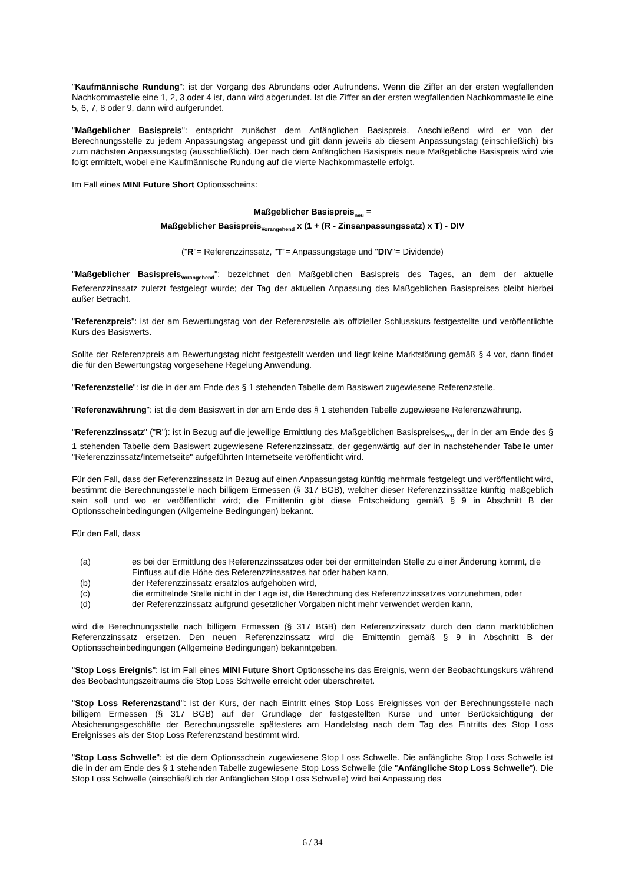"Kaufmännische Rundung": ist der Vorgang des Abrundens oder Aufrundens. Wenn die Ziffer an der ersten wegfallenden Nachkommastelle eine 1, 2, 3 oder 4 ist, dann wird abgerundet. Ist die Ziffer an der ersten wegfallenden Nachkommastelle eine 5, 6, 7, 8 oder 9, dann wird aufgerundet.
"Maßgeblicher Basispreis": entspricht zunächst dem Anfänglichen Basispreis. Anschließend wird er von der Berechnungsstelle zu jedem Anpassungstag angepasst und gilt dann jeweils ab diesem Anpassungstag (einschließlich) bis zum nächsten Anpassungstag (ausschließlich). Der nach dem Anfänglichen Basispreis neue Maßgebliche Basispreis wird wie folgt ermittelt, wobei eine Kaufmännische Rundung auf die vierte Nachkommastelle erfolgt.
Im Fall eines MINI Future Short Optionsscheins:
Maßgeblicher Basispreis<sub>neu</sub> =
Maßgeblicher Basispreis<sub>Vorangehend</sub> x (1 + (R - Zinsanpassungssatz) x T) - DIV
("R"= Referenzzinssatz, "T"= Anpassungstage und "DIV"= Dividende)
"Maßgeblicher Basispreis<sub>Vorangehend</sub>": bezeichnet den Maßgeblichen Basispreis des Tages, an dem der aktuelle Referenzzinssatz zuletzt festgelegt wurde; der Tag der aktuellen Anpassung des Maßgeblichen Basispreises bleibt hierbei außer Betracht.
"Referenzpreis": ist der am Bewertungstag von der Referenzstelle als offizieller Schlusskurs festgestellte und veröffentlichte Kurs des Basiswerts.
Sollte der Referenzpreis am Bewertungstag nicht festgestellt werden und liegt keine Marktstörung gemäß § 4 vor, dann findet die für den Bewertungstag vorgesehene Regelung Anwendung.
"Referenzstelle": ist die in der am Ende des § 1 stehenden Tabelle dem Basiswert zugewiesene Referenzstelle.
"Referenzwährung": ist die dem Basiswert in der am Ende des § 1 stehenden Tabelle zugewiesene Referenzwährung.
"Referenzzinssatz" ("R"): ist in Bezug auf die jeweilige Ermittlung des Maßgeblichen Basispreises<sub>neu</sub> der in der am Ende des § 1 stehenden Tabelle dem Basiswert zugewiesene Referenzzinssatz, der gegenwärtig auf der in nachstehender Tabelle unter "Referenzzinssatz/Internetseite" aufgeführten Internetseite veröffentlicht wird.
Für den Fall, dass der Referenzzinssatz in Bezug auf einen Anpassungstag künftig mehrmals festgelegt und veröffentlicht wird, bestimmt die Berechnungsstelle nach billigem Ermessen (§ 317 BGB), welcher dieser Referenzzinssätze künftig maßgeblich sein soll und wo er veröffentlicht wird; die Emittentin gibt diese Entscheidung gemäß § 9 in Abschnitt B der Optionsscheinbedingungen (Allgemeine Bedingungen) bekannt.
Für den Fall, dass
(a) es bei der Ermittlung des Referenzzinssatzes oder bei der ermittelnden Stelle zu einer Änderung kommt, die Einfluss auf die Höhe des Referenzzinssatzes hat oder haben kann,
(b) der Referenzzinssatz ersatzlos aufgehoben wird,
(c) die ermittelnde Stelle nicht in der Lage ist, die Berechnung des Referenzzinssatzes vorzunehmen, oder
(d) der Referenzzinssatz aufgrund gesetzlicher Vorgaben nicht mehr verwendet werden kann,
wird die Berechnungsstelle nach billigem Ermessen (§ 317 BGB) den Referenzzinssatz durch den dann marktüblichen Referenzzinssatz ersetzen. Den neuen Referenzzinssatz wird die Emittentin gemäß § 9 in Abschnitt B der Optionsscheinbedingungen (Allgemeine Bedingungen) bekanntgeben.
"Stop Loss Ereignis": ist im Fall eines MINI Future Short Optionsscheins das Ereignis, wenn der Beobachtungskurs während des Beobachtungszeitraums die Stop Loss Schwelle erreicht oder überschreitet.
"Stop Loss Referenzstand": ist der Kurs, der nach Eintritt eines Stop Loss Ereignisses von der Berechnungsstelle nach billigem Ermessen (§ 317 BGB) auf der Grundlage der festgestellten Kurse und unter Berücksichtigung der Absicherungsgeschäfte der Berechnungsstelle spätestens am Handelstag nach dem Tag des Eintritts des Stop Loss Ereignisses als der Stop Loss Referenzstand bestimmt wird.
"Stop Loss Schwelle": ist die dem Optionsschein zugewiesene Stop Loss Schwelle. Die anfängliche Stop Loss Schwelle ist die in der am Ende des § 1 stehenden Tabelle zugewiesene Stop Loss Schwelle (die "Anfängliche Stop Loss Schwelle"). Die Stop Loss Schwelle (einschließlich der Anfänglichen Stop Loss Schwelle) wird bei Anpassung des
6 / 34